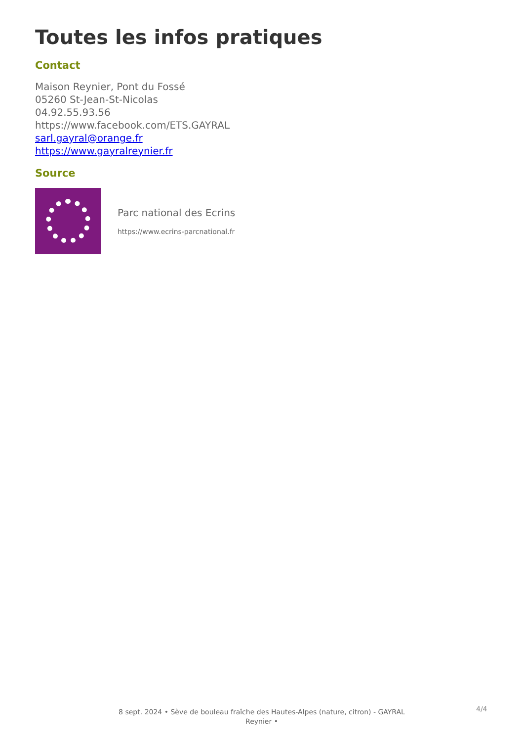Toutes les infos pratiques
Contact
Maison Reynier, Pont du Fossé
05260 St-Jean-St-Nicolas
04.92.55.93.56
https://www.facebook.com/ETS.GAYRAL
sarl.gayral@orange.fr
https://www.gayralreynier.fr
Source
Parc national des Ecrins
https://www.ecrins-parcnational.fr
8 sept. 2024 • Sève de bouleau fraîche des Hautes-Alpes (nature, citron) - GAYRAL Reynier •
4/4